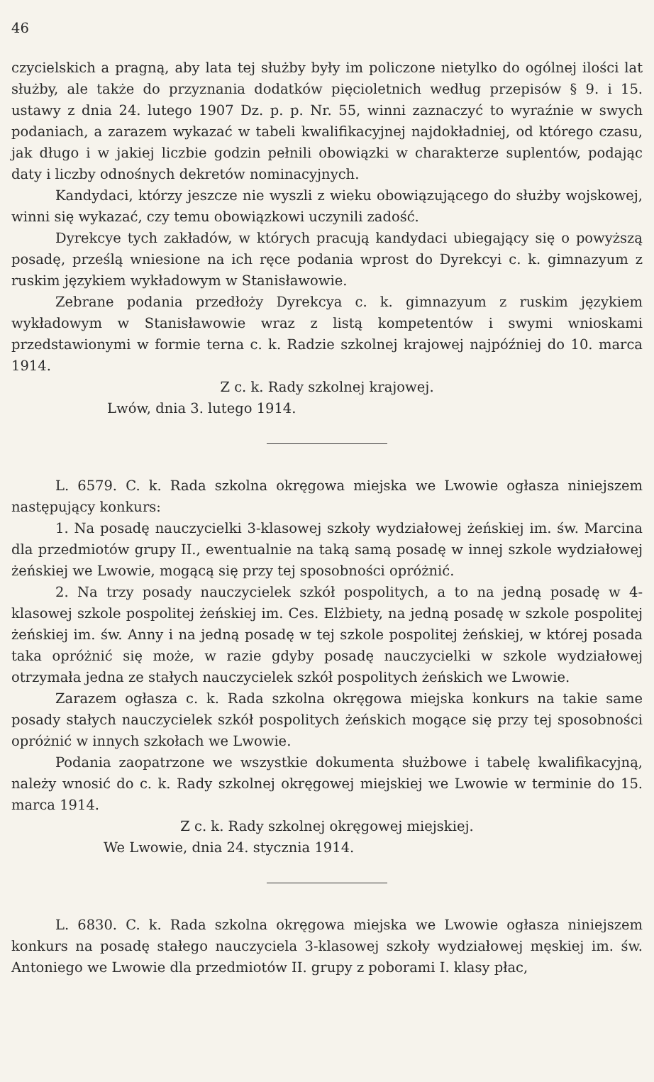46
czycielskich a pragną, aby lata tej służby były im policzone nietylko do ogólnej ilości lat służby, ale także do przyznania dodatków pięcioletnich według przepisów § 9. i 15. ustawy z dnia 24. lutego 1907 Dz. p. p. Nr. 55, winni zaznaczyć to wyraźnie w swych podaniach, a zarazem wykazać w tabeli kwalifikacyjnej najdokładniej, od którego czasu, jak długo i w jakiej liczbie godzin pełnili obowiązki w charakterze suplentów, podając daty i liczby odnośnych dekretów nominacyjnych.
Kandydaci, którzy jeszcze nie wyszli z wieku obowiązującego do służby wojskowej, winni się wykazać, czy temu obowiązkowi uczynili zadość.
Dyrekcye tych zakładów, w których pracują kandydaci ubiegający się o powyższą posadę, prześlą wniesione na ich ręce podania wprost do Dyrekcyi c. k. gimnazyum z ruskim językiem wykładowym w Stanisławowie.
Zebrane podania przedłoży Dyrekcya c. k. gimnazyum z ruskim językiem wykładowym w Stanisławowie wraz z listą kompetentów i swymi wnioskami przedstawionymi w formie terna c. k. Radzie szkolnej krajowej najpóźniej do 10. marca 1914.
Z c. k. Rady szkolnej krajowej.
Lwów, dnia 3. lutego 1914.
L. 6579. C. k. Rada szkolna okręgowa miejska we Lwowie ogłasza niniejszem następujący konkurs:
1. Na posadę nauczycielki 3-klasowej szkoły wydziałowej żeńskiej im. św. Marcina dla przedmiotów grupy II., ewentualnie na taką samą posadę w innej szkole wydziałowej żeńskiej we Lwowie, mogącą się przy tej sposobności opróżnić.
2. Na trzy posady nauczycielek szkół pospolitych, a to na jedną posadę w 4-klasowej szkole pospolitej żeńskiej im. Ces. Elżbiety, na jedną posadę w szkole pospolitej żeńskiej im. św. Anny i na jedną posadę w tej szkole pospolitej żeńskiej, w której posada taka opróżnić się może, w razie gdyby posadę nauczycielki w szkole wydziałowej otrzymała jedna ze stałych nauczycielek szkół pospolitych żeńskich we Lwowie.
Zarazem ogłasza c. k. Rada szkolna okręgowa miejska konkurs na takie same posady stałych nauczycielek szkół pospolitych żeńskich mogące się przy tej sposobności opróżnić w innych szkołach we Lwowie.
Podania zaopatrzone we wszystkie dokumenta służbowe i tabelę kwalifikacyjną, należy wnosić do c. k. Rady szkolnej okręgowej miejskiej we Lwowie w terminie do 15. marca 1914.
Z c. k. Rady szkolnej okręgowej miejskiej.
We Lwowie, dnia 24. stycznia 1914.
L. 6830. C. k. Rada szkolna okręgowa miejska we Lwowie ogłasza niniejszem konkurs na posadę stałego nauczyciela 3-klasowej szkoły wydziałowej męskiej im. św. Antoniego we Lwowie dla przedmiotów II. grupy z poborami I. klasy płac,